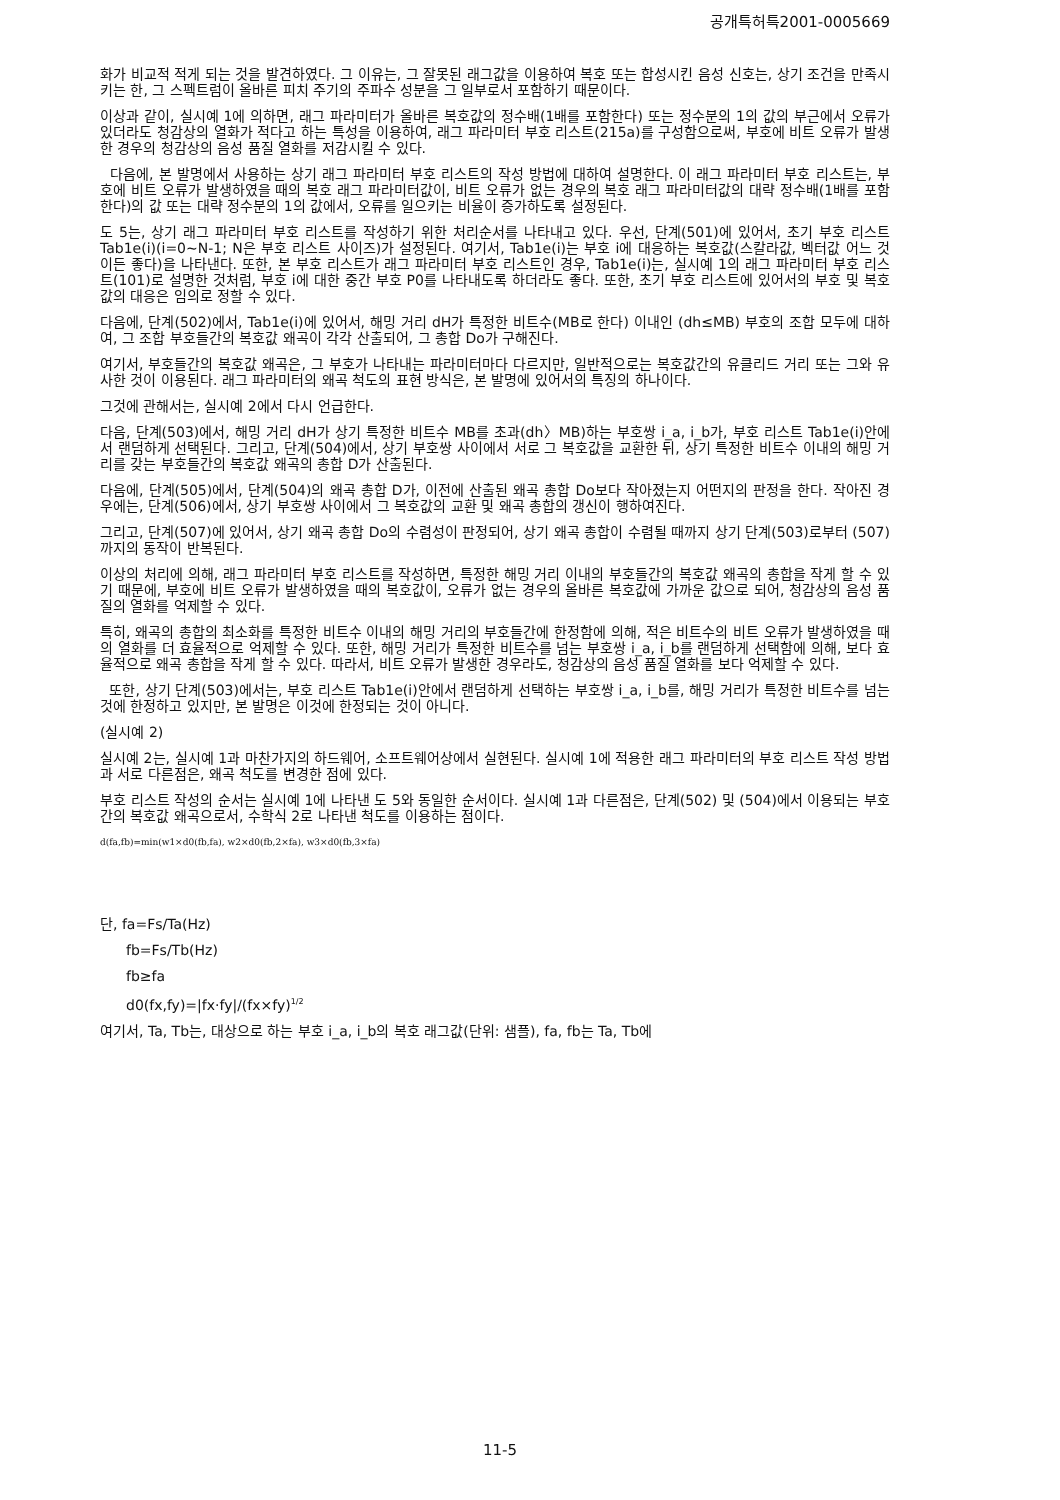공개특허특2001-0005669
화가 비교적 적게 되는 것을 발견하였다. 그 이유는, 그 잘못된 래그값을 이용하여 복호 또는 합성시킨 음성 신호는, 상기 조건을 만족시키는 한, 그 스펙트럼이 올바른 피치 주기의 주파수 성분을 그 일부로서 포함하기 때문이다.
이상과 같이, 실시예 1에 의하면, 래그 파라미터가 올바른 복호값의 정수배(1배를 포함한다) 또는 정수분의 1의 값의 부근에서 오류가 있더라도 청감상의 열화가 적다고 하는 특성을 이용하여, 래그 파라미터 부호 리스트(215a)를 구성함으로써, 부호에 비트 오류가 발생한 경우의 청감상의 음성 품질 열화를 저감시킬 수 있다.
다음에, 본 발명에서 사용하는 상기 래그 파라미터 부호 리스트의 작성 방법에 대하여 설명한다. 이 래그 파라미터 부호 리스트는, 부호에 비트 오류가 발생하였을 때의 복호 래그 파라미터값이, 비트 오류가 없는 경우의 복호 래그 파라미터값의 대략 정수배(1배를 포함한다)의 값 또는 대략 정수분의 1의 값에서, 오류를 일으키는 비율이 증가하도록 설정된다.
도 5는, 상기 래그 파라미터 부호 리스트를 작성하기 위한 처리순서를 나타내고 있다. 우선, 단계(501)에 있어서, 초기 부호 리스트 Tab1e(i)(i=0∼N-1; N은 부호 리스트 사이즈)가 설정된다. 여기서, Tab1e(i)는 부호 i에 대응하는 복호값(스칼라값, 벡터값 어느 것이든 좋다)을 나타낸다. 또한, 본 부호 리스트가 래그 파라미터 부호 리스트인 경우, Tab1e(i)는, 실시예 1의 래그 파라미터 부호 리스트(101)로 설명한 것처럼, 부호 i에 대한 중간 부호 P0를 나타내도록 하더라도 좋다. 또한, 초기 부호 리스트에 있어서의 부호 및 복호값의 대응은 임의로 정할 수 있다.
다음에, 단계(502)에서, Tab1e(i)에 있어서, 해밍 거리 dH가 특정한 비트수(MB로 한다) 이내인 (dh≤MB) 부호의 조합 모두에 대하여, 그 조합 부호들간의 복호값 왜곡이 각각 산출되어, 그 총합 Do가 구해진다.
여기서, 부호들간의 복호값 왜곡은, 그 부호가 나타내는 파라미터마다 다르지만, 일반적으로는 복호값간의 유클리드 거리 또는 그와 유사한 것이 이용된다. 래그 파라미터의 왜곡 척도의 표현 방식은, 본 발명에 있어서의 특징의 하나이다.
그것에 관해서는, 실시예 2에서 다시 언급한다.
다음, 단계(503)에서, 해밍 거리 dH가 상기 특정한 비트수 MB를 초과(dh〉MB)하는 부호쌍 i_a, i_b가, 부호 리스트 Tab1e(i)안에서 랜덤하게 선택된다. 그리고, 단계(504)에서, 상기 부호쌍 사이에서 서로 그 복호값을 교환한 뒤, 상기 특정한 비트수 이내의 해밍 거리를 갖는 부호들간의 복호값 왜곡의 총합 D가 산출된다.
다음에, 단계(505)에서, 단계(504)의 왜곡 총합 D가, 이전에 산출된 왜곡 총합 Do보다 작아졌는지 어떤지의 판정을 한다. 작아진 경우에는, 단계(506)에서, 상기 부호쌍 사이에서 그 복호값의 교환 및 왜곡 총합의 갱신이 행하여진다.
그리고, 단계(507)에 있어서, 상기 왜곡 총합 Do의 수렴성이 판정되어, 상기 왜곡 총합이 수렴될 때까지 상기 단계(503)로부터 (507)까지의 동작이 반복된다.
이상의 처리에 의해, 래그 파라미터 부호 리스트를 작성하면, 특정한 해밍 거리 이내의 부호들간의 복호값 왜곡의 총합을 작게 할 수 있기 때문에, 부호에 비트 오류가 발생하였을 때의 복호값이, 오류가 없는 경우의 올바른 복호값에 가까운 값으로 되어, 청감상의 음성 품질의 열화를 억제할 수 있다.
특히, 왜곡의 총합의 최소화를 특정한 비트수 이내의 해밍 거리의 부호들간에 한정함에 의해, 적은 비트수의 비트 오류가 발생하였을 때의 열화를 더 효율적으로 억제할 수 있다. 또한, 해밍 거리가 특정한 비트수를 넘는 부호쌍 i_a, i_b를 랜덤하게 선택함에 의해, 보다 효율적으로 왜곡 총합을 작게 할 수 있다. 따라서, 비트 오류가 발생한 경우라도, 청감상의 음성 품질 열화를 보다 억제할 수 있다.
또한, 상기 단계(503)에서는, 부호 리스트 Tab1e(i)안에서 랜덤하게 선택하는 부호쌍 i_a, i_b를, 해밍 거리가 특정한 비트수를 넘는 것에 한정하고 있지만, 본 발명은 이것에 한정되는 것이 아니다.
(실시예 2)
실시예 2는, 실시예 1과 마찬가지의 하드웨어, 소프트웨어상에서 실현된다. 실시예 1에 적용한 래그 파라미터의 부호 리스트 작성 방법과 서로 다른점은, 왜곡 척도를 변경한 점에 있다.
부호 리스트 작성의 순서는 실시예 1에 나타낸 도 5와 동일한 순서이다. 실시예 1과 다른점은, 단계(502) 및 (504)에서 이용되는 부호간의 복호값 왜곡으로서, 수학식 2로 나타낸 척도를 이용하는 점이다.
d(fa,fb)=min(w1×d0(fb,fa), w2×d0(fb,2×fa), w3×d0(fb,3×fa)
단, fa=Fs/Ta(Hz)
fb=Fs/Tb(Hz)
fb≥fa
d0(fx,fy)=|fx·fy|/(fx×fy)<sup>1/2</sup>
여기서, Ta, Tb는, 대상으로 하는 부호 i_a, i_b의 복호 래그값(단위: 샘플), fa, fb는 Ta, Tb에
11-5